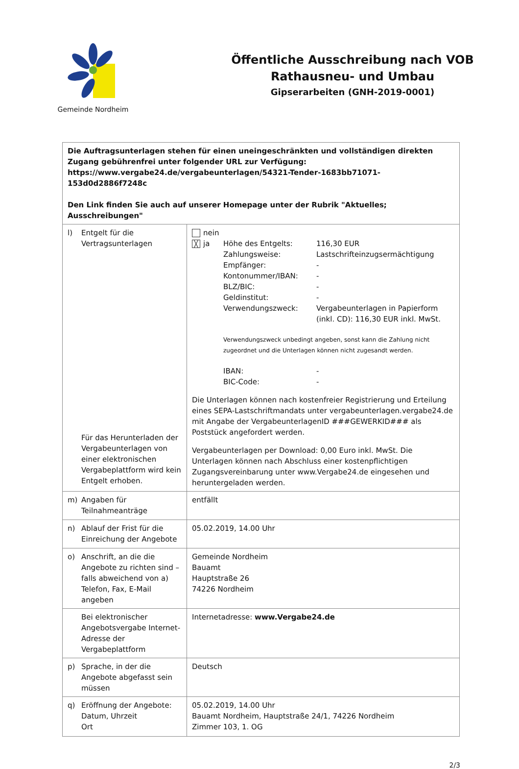Gemeinde Nordheim
Öffentliche Ausschreibung nach VOB
Rathausneu- und Umbau
Gipserarbeiten (GNH-2019-0001)
| Die Auftragsunterlagen stehen für einen uneingeschränkten und vollständigen direkten Zugang gebührenfrei unter folgender URL zur Verfügung: https://www.vergabe24.de/vergabeunterlagen/54321-Tender-1683bb71071-153d0d2886f7248c Den Link finden Sie auch auf unserer Homepage unter der Rubrik "Aktuelles; Ausschreibungen" | |
| l) Entgelt für die Vertragsunterlagen Für das Herunterladen der Vergabeunterlagen von einer elektronischen Vergabeplattform wird kein Entgelt erhoben. | nein / ╳ ja / Höhe des Entgelts: / 116,30 EUR / / / Zahlungsweise: / Lastschrifteinzugsermächtigung / / / Empfänger: / - / / / Kontonummer/IBAN: / - / / / BLZ/BIC: / - / / / Geldinstitut: / - / / / Verwendungszweck: / Vergabeunterlagen in Papierform (inkl. CD): 116,30 EUR inkl. MwSt. / / / Verwendungszweck unbedingt angeben, sonst kann die Zahlung nicht zugeordnet und die Unterlagen können nicht zugesandt werden. / / / / IBAN: / - / / / BIC-Code: / - / Die Unterlagen können nach kostenfreier Registrierung und Erteilung eines SEPA-Lastschriftmandats unter vergabeunterlagen.vergabe24.de mit Angabe der VergabeunterlagenID ###GEWERKID### als Poststück angefordert werden. Vergabeunterlagen per Download: 0,00 Euro inkl. MwSt. Die Unterlagen können nach Abschluss einer kostenpflichtigen Zugangsvereinbarung unter www.Vergabe24.de eingesehen und heruntergeladen werden. |
| m) Angaben für Teilnahmeanträge | entfällt |
| n) Ablauf der Frist für die Einreichung der Angebote | 05.02.2019, 14.00 Uhr |
| o) Anschrift, an die die Angebote zu richten sind – falls abweichend von a) Telefon, Fax, E-Mail angeben | Gemeinde Nordheim Bauamt Hauptstraße 26 74226 Nordheim |
| Bei elektronischer Angebotsvergabe Internet-Adresse der Vergabeplattform | Internetadresse: www.Vergabe24.de |
| p) Sprache, in der die Angebote abgefasst sein müssen | Deutsch |
| q) Eröffnung der Angebote: Datum, Uhrzeit Ort | 05.02.2019, 14.00 Uhr Bauamt Nordheim, Hauptstraße 24/1, 74226 Nordheim Zimmer 103, 1. OG |
2/3